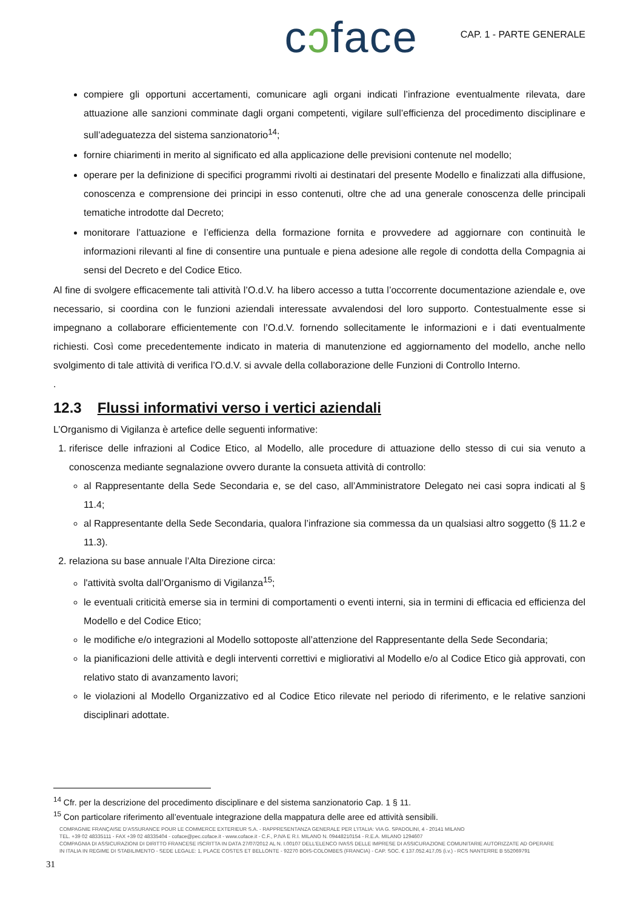cɔface
CAP. 1 - PARTE GENERALE
compiere gli opportuni accertamenti, comunicare agli organi indicati l’infrazione eventualmente rilevata, dare attuazione alle sanzioni comminate dagli organi competenti, vigilare sull’efficienza del procedimento disciplinare e sull’adeguatezza del sistema sanzionatorio<sup>14</sup>;
fornire chiarimenti in merito al significato ed alla applicazione delle previsioni contenute nel modello;
operare per la definizione di specifici programmi rivolti ai destinatari del presente Modello e finalizzati alla diffusione, conoscenza e comprensione dei principi in esso contenuti, oltre che ad una generale conoscenza delle principali tematiche introdotte dal Decreto;
monitorare l’attuazione e l’efficienza della formazione fornita e provvedere ad aggiornare con continuità le informazioni rilevanti al fine di consentire una puntuale e piena adesione alle regole di condotta della Compagnia ai sensi del Decreto e del Codice Etico.
Al fine di svolgere efficacemente tali attività l’O.d.V. ha libero accesso a tutta l’occorrente documentazione aziendale e, ove necessario, si coordina con le funzioni aziendali interessate avvalendosi del loro supporto. Contestualmente esse si impegnano a collaborare efficientemente con l’O.d.V. fornendo sollecitamente le informazioni e i dati eventualmente richiesti. Così come precedentemente indicato in materia di manutenzione ed aggiornamento del modello, anche nello svolgimento di tale attività di verifica l’O.d.V. si avvale della collaborazione delle Funzioni di Controllo Interno.
.
12.3 Flussi informativi verso i vertici aziendali
L’Organismo di Vigilanza è artefice delle seguenti informative:
1. riferisce delle infrazioni al Codice Etico, al Modello, alle procedure di attuazione dello stesso di cui sia venuto a conoscenza mediante segnalazione ovvero durante la consueta attività di controllo:
al Rappresentante della Sede Secondaria e, se del caso, all’Amministratore Delegato nei casi sopra indicati al § 11.4;
al Rappresentante della Sede Secondaria, qualora l’infrazione sia commessa da un qualsiasi altro soggetto (§ 11.2 e 11.3).
2. relaziona su base annuale l’Alta Direzione circa:
l'attività svolta dall’Organismo di Vigilanza<sup>15</sup>;
le eventuali criticità emerse sia in termini di comportamenti o eventi interni, sia in termini di efficacia ed efficienza del Modello e del Codice Etico;
le modifiche e/o integrazioni al Modello sottoposte all’attenzione del Rappresentante della Sede Secondaria;
la pianificazioni delle attività e degli interventi correttivi e migliorativi al Modello e/o al Codice Etico già approvati, con relativo stato di avanzamento lavori;
le violazioni al Modello Organizzativo ed al Codice Etico rilevate nel periodo di riferimento, e le relative sanzioni disciplinari adottate.
<sup>14</sup> Cfr. per la descrizione del procedimento disciplinare e del sistema sanzionatorio Cap. 1 § 11.
<sup>15</sup> Con particolare riferimento all’eventuale integrazione della mappatura delle aree ed attività sensibili.
COMPAGNIE FRANÇAISE D’ASSURANCE POUR LE COMMERCE EXTERIEUR S.A. - RAPPRESENTANZA GENERALE PER L’ITALIA: VIA G. SPADOLINI, 4 - 20141 MILANO
TEL. +39 02 48335111 - FAX +39 02 48335404 - coface@pec.coface.it - www.coface.it - C.F., P.IVA E R.I. MILANO N. 09448210154 - R.E.A. MILANO 1294607
COMPAGNIA DI ASSICURAZIONI DI DIRITTO FRANCESE ISCRITTA IN DATA 27/07/2012 AL N. I.00107 DELL’ELENCO IVASS DELLE IMPRESE DI ASSICURAZIONE COMUNITARIE AUTORIZZATE AD OPERARE
IN ITALIA IN REGIME DI STABILIMENTO - SEDE LEGALE: 1, PLACE COSTES ET BELLONTE - 92270 BOIS-COLOMBES (FRANCIA) - CAP. SOC. € 137.052.417,05 (i.v.) - RCS NANTERRE B 552069791
31